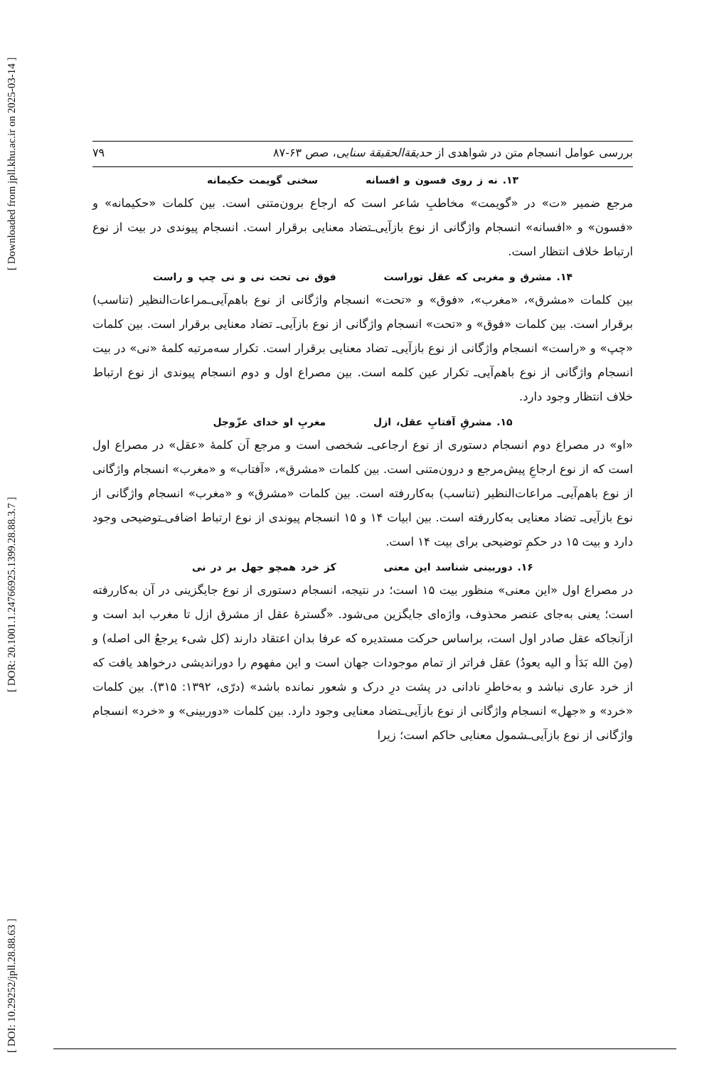[ DOI: 10.29252/jpll.28.88.63 ] [ DOR: 20.1001.1.24766925.1399.28.88.3.7 ] [ Downloaded from jpll.khu.ac.ir on 2025-03-14 ]
بررسی عوامل انسجام متن در شواهدی از حدیقة‌الحقیقة سنایی، صص ۶۳-۸۷ ۷۹
۱۳. نه ز روی فسون و افسانه سخنی گویمت حکیمانه
مرجع ضمیر «ت» در «گویمت» مخاطبِ شاعر است که ارجاع برون‌متنی است. بین کلمات «حکیمانه» و «فسون» و «افسانه» انسجام واژگانی از نوع بازآیی‌ـتضاد معنایی برقرار است. انسجام پیوندی در بیت از نوع ارتباط خلاف انتظار است.
۱۴. مشرق و مغربی که عقل توراست فوق نی تحت نی و نی چپ و راست
بین کلمات «مشرق»، «مغرب»، «فوق» و «تحت» انسجام واژگانی از نوع باهم‌آیی‌ـمراعات‌النظیر (تناسب) برقرار است. بین کلمات «فوق» و «تحت» انسجام واژگانی از نوع بازآیی‌ـ تضاد معنایی برقرار است. بین کلمات «چپ» و «راست» انسجام واژگانی از نوع بازآیی‌ـ تضاد معنایی برقرار است. تکرار سه‌مرتبه کلمهٔ «نی» در بیت انسجام واژگانی از نوع باهم‌آیی‌ـ تکرار عین کلمه است. بین مصراع اول و دوم انسجام پیوندی از نوع ارتباط خلاف انتظار وجود دارد.
۱۵. مشرقِ آفتابِ عقل، ازل مغربِ او خدای عزّوجل
«او» در مصراع دوم انسجام دستوری از نوع ارجاعی‌ـ شخصی است و مرجع آن کلمهٔ «عقل» در مصراع اول است که از نوع ارجاعِ پیش‌مرجع و درون‌متنی است. بین کلمات «مشرق»، «آفتاب» و «مغرب» انسجام واژگانی از نوع باهم‌آیی‌ـ مراعات‌النظیر (تناسب) به‌کاررفته است. بین کلمات «مشرق» و «مغرب» انسجام واژگانی از نوع بازآیی‌ـ تضاد معنایی به‌کاررفته است. بین ابیات ۱۴ و ۱۵ انسجام پیوندی از نوع ارتباط اضافی‌ـتوضیحی وجود دارد و بیت ۱۵ در حکمِ توضیحی برای بیت ۱۴ است.
۱۶. دوربینی شناسد این معنی کز خرد همچو جهل بر در نی
در مصراع اول «این معنی» منظور بیت ۱۵ است؛ در نتیجه، انسجام دستوری از نوع جایگزینی در آن به‌کاررفته است؛ یعنی به‌جای عنصر محذوف، واژه‌ای جایگزین می‌شود. «گسترهٔ عقل از مشرق ازل تا مغرب ابد است و ازآنجاکه عقل صادر اول است، براساس حرکت مستدیره که عرفا بدان اعتقاد دارند (کل شیء یرجعُ الی اصله) و (مِنَ الله بَدَأ و الیه یعودُ) عقل فراتر از تمام موجودات جهان است و این مفهوم را دوراندیشی درخواهد یافت که از خرد عاری نباشد و به‌خاطرِ نادانی در پشت درِ درک و شعور نمانده باشد» (درّی، ۱۳۹۲: ۳۱۵). بین کلمات «خرد» و «جهل» انسجام واژگانی از نوع بازآیی‌ـتضاد معنایی وجود دارد. بین کلمات «دوربینی» و «خرد» انسجام واژگانی از نوع بازآیی‌ـشمول معنایی حاکم است؛ زیرا